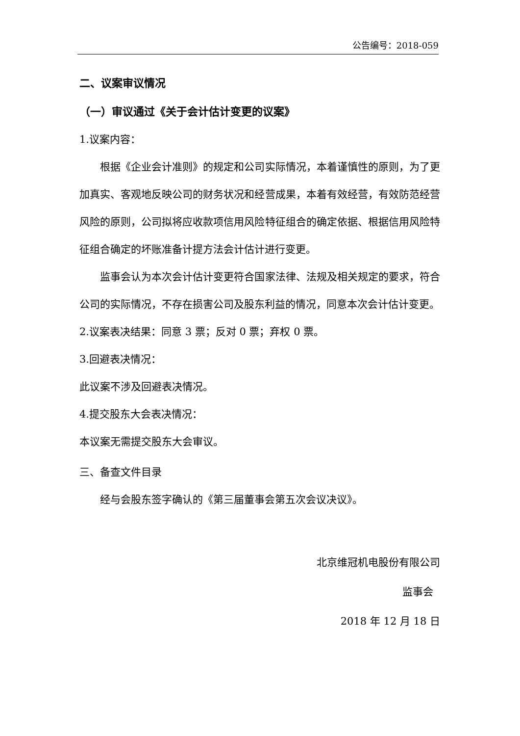公告编号：2018-059
二、议案审议情况
（一）审议通过《关于会计估计变更的议案》
1.议案内容：
根据《企业会计准则》的规定和公司实际情况，本着谨慎性的原则，为了更加真实、客观地反映公司的财务状况和经营成果，本着有效经营，有效防范经营风险的原则，公司拟将应收款项信用风险特征组合的确定依据、根据信用风险特征组合确定的坏账准备计提方法会计估计进行变更。
监事会认为本次会计估计变更符合国家法律、法规及相关规定的要求，符合公司的实际情况，不存在损害公司及股东利益的情况，同意本次会计估计变更。
2.议案表决结果：同意 3 票；反对 0 票；弃权 0 票。
3.回避表决情况：
此议案不涉及回避表决情况。
4.提交股东大会表决情况：
本议案无需提交股东大会审议。
三、备查文件目录
经与会股东签字确认的《第三届董事会第五次会议决议》。
北京维冠机电股份有限公司
监事会
2018 年 12 月 18 日